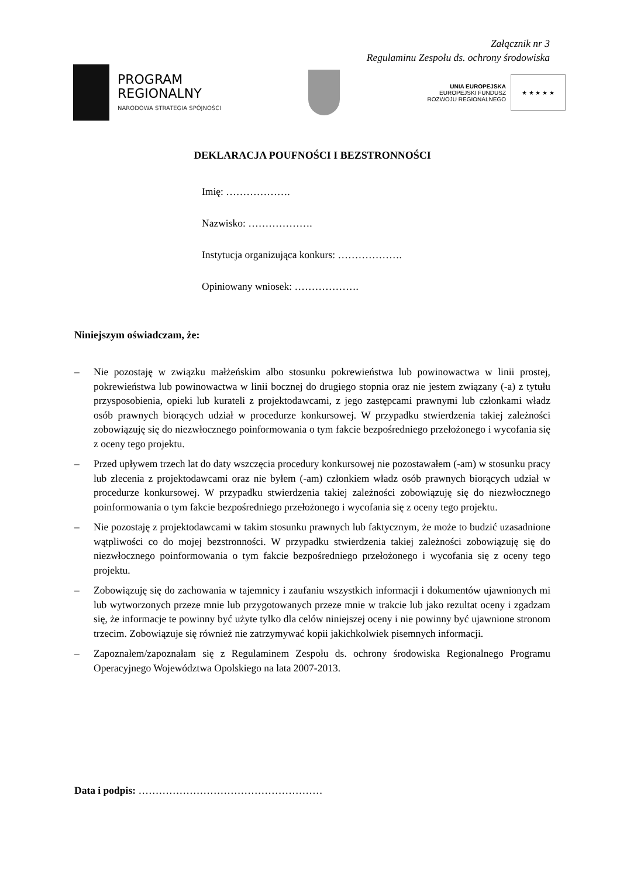Załącznik nr 3
Regulaminu Zespołu ds. ochrony środowiska
PROGRAM
REGIONALNY
NARODOWA STRATEGIA SPÓJNOŚCI
UNIA EUROPEJSKA
EUROPEJSKI FUNDUSZ
ROZWOJU REGIONALNEGO
★ ★ ★ ★ ★
DEKLARACJA POUFNOŚCI I BEZSTRONNOŚCI
Imię: ……………….
Nazwisko: ……………….
Instytucja organizująca konkurs: ……………….
Opiniowany wniosek: ……………….
Niniejszym oświadczam, że:
– Nie pozostaję w związku małżeńskim albo stosunku pokrewieństwa lub powinowactwa w linii prostej, pokrewieństwa lub powinowactwa w linii bocznej do drugiego stopnia oraz nie jestem związany (-a) z tytułu przysposobienia, opieki lub kurateli z projektodawcami, z jego zastępcami prawnymi lub członkami władz osób prawnych biorących udział w procedurze konkursowej. W przypadku stwierdzenia takiej zależności zobowiązuję się do niezwłocznego poinformowania o tym fakcie bezpośredniego przełożonego i wycofania się z oceny tego projektu.
– Przed upływem trzech lat do daty wszczęcia procedury konkursowej nie pozostawałem (-am) w stosunku pracy lub zlecenia z projektodawcami oraz nie byłem (-am) członkiem władz osób prawnych biorących udział w procedurze konkursowej. W przypadku stwierdzenia takiej zależności zobowiązuję się do niezwłocznego poinformowania o tym fakcie bezpośredniego przełożonego i wycofania się z oceny tego projektu.
– Nie pozostaję z projektodawcami w takim stosunku prawnych lub faktycznym, że może to budzić uzasadnione wątpliwości co do mojej bezstronności. W przypadku stwierdzenia takiej zależności zobowiązuję się do niezwłocznego poinformowania o tym fakcie bezpośredniego przełożonego i wycofania się z oceny tego projektu.
– Zobowiązuję się do zachowania w tajemnicy i zaufaniu wszystkich informacji i dokumentów ujawnionych mi lub wytworzonych przeze mnie lub przygotowanych przeze mnie w trakcie lub jako rezultat oceny i zgadzam się, że informacje te powinny być użyte tylko dla celów niniejszej oceny i nie powinny być ujawnione stronom trzecim. Zobowiązuje się również nie zatrzymywać kopii jakichkolwiek pisemnych informacji.
– Zapoznałem/zapoznałam się z Regulaminem Zespołu ds. ochrony środowiska Regionalnego Programu Operacyjnego Województwa Opolskiego na lata 2007-2013.
Data i podpis: ………………………………………………